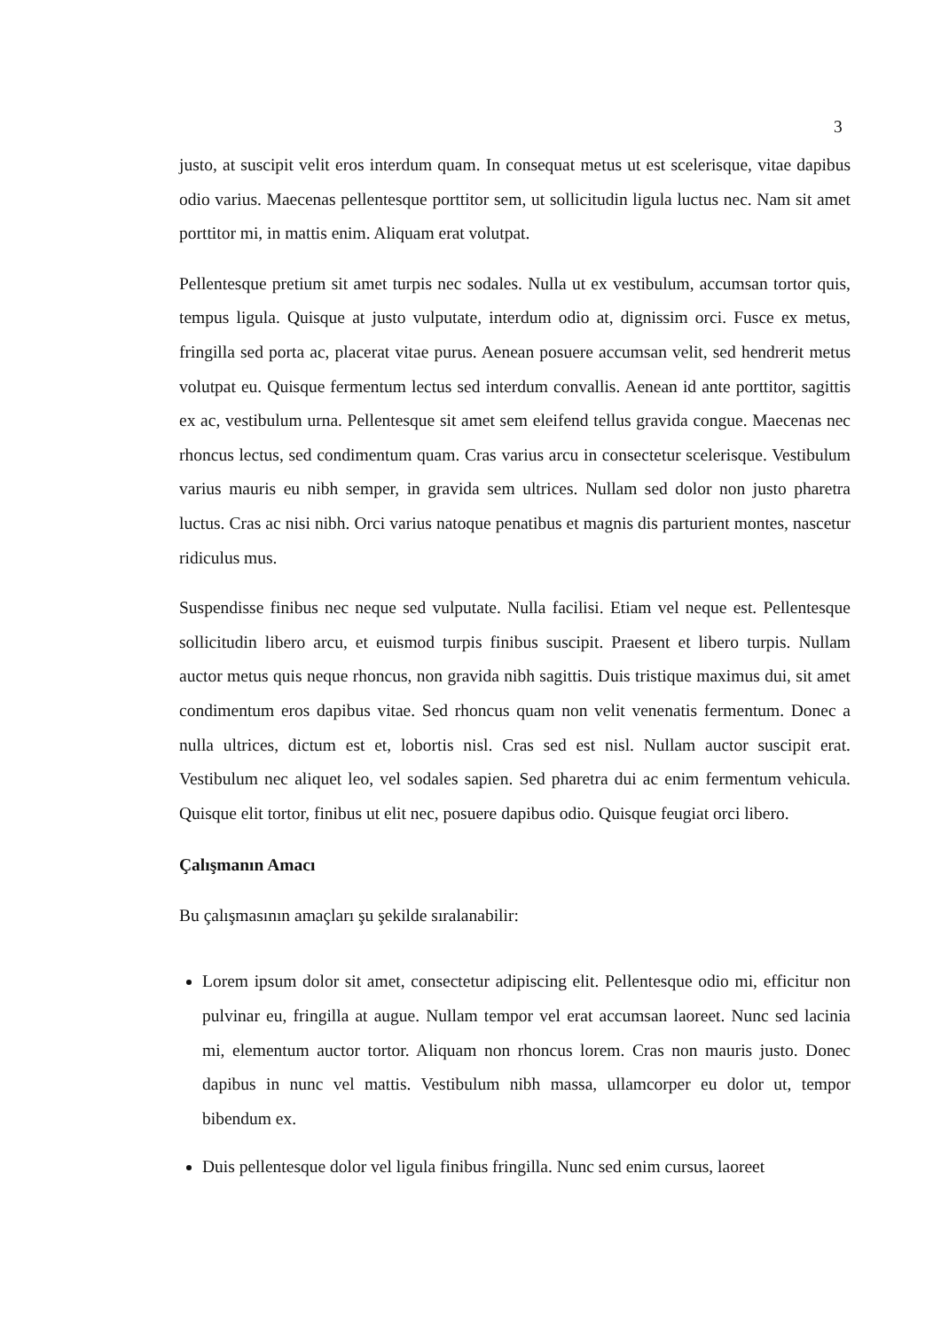3
justo, at suscipit velit eros interdum quam. In consequat metus ut est scelerisque, vitae dapibus odio varius. Maecenas pellentesque porttitor sem, ut sollicitudin ligula luctus nec. Nam sit amet porttitor mi, in mattis enim. Aliquam erat volutpat.
Pellentesque pretium sit amet turpis nec sodales. Nulla ut ex vestibulum, accumsan tortor quis, tempus ligula. Quisque at justo vulputate, interdum odio at, dignissim orci. Fusce ex metus, fringilla sed porta ac, placerat vitae purus. Aenean posuere accumsan velit, sed hendrerit metus volutpat eu. Quisque fermentum lectus sed interdum convallis. Aenean id ante porttitor, sagittis ex ac, vestibulum urna. Pellentesque sit amet sem eleifend tellus gravida congue. Maecenas nec rhoncus lectus, sed condimentum quam. Cras varius arcu in consectetur scelerisque. Vestibulum varius mauris eu nibh semper, in gravida sem ultrices. Nullam sed dolor non justo pharetra luctus. Cras ac nisi nibh. Orci varius natoque penatibus et magnis dis parturient montes, nascetur ridiculus mus.
Suspendisse finibus nec neque sed vulputate. Nulla facilisi. Etiam vel neque est. Pellentesque sollicitudin libero arcu, et euismod turpis finibus suscipit. Praesent et libero turpis. Nullam auctor metus quis neque rhoncus, non gravida nibh sagittis. Duis tristique maximus dui, sit amet condimentum eros dapibus vitae. Sed rhoncus quam non velit venenatis fermentum. Donec a nulla ultrices, dictum est et, lobortis nisl. Cras sed est nisl. Nullam auctor suscipit erat. Vestibulum nec aliquet leo, vel sodales sapien. Sed pharetra dui ac enim fermentum vehicula. Quisque elit tortor, finibus ut elit nec, posuere dapibus odio. Quisque feugiat orci libero.
Çalışmanın Amacı
Bu çalışmasının amaçları şu şekilde sıralanabilir:
Lorem ipsum dolor sit amet, consectetur adipiscing elit. Pellentesque odio mi, efficitur non pulvinar eu, fringilla at augue. Nullam tempor vel erat accumsan laoreet. Nunc sed lacinia mi, elementum auctor tortor. Aliquam non rhoncus lorem. Cras non mauris justo. Donec dapibus in nunc vel mattis. Vestibulum nibh massa, ullamcorper eu dolor ut, tempor bibendum ex.
Duis pellentesque dolor vel ligula finibus fringilla. Nunc sed enim cursus, laoreet